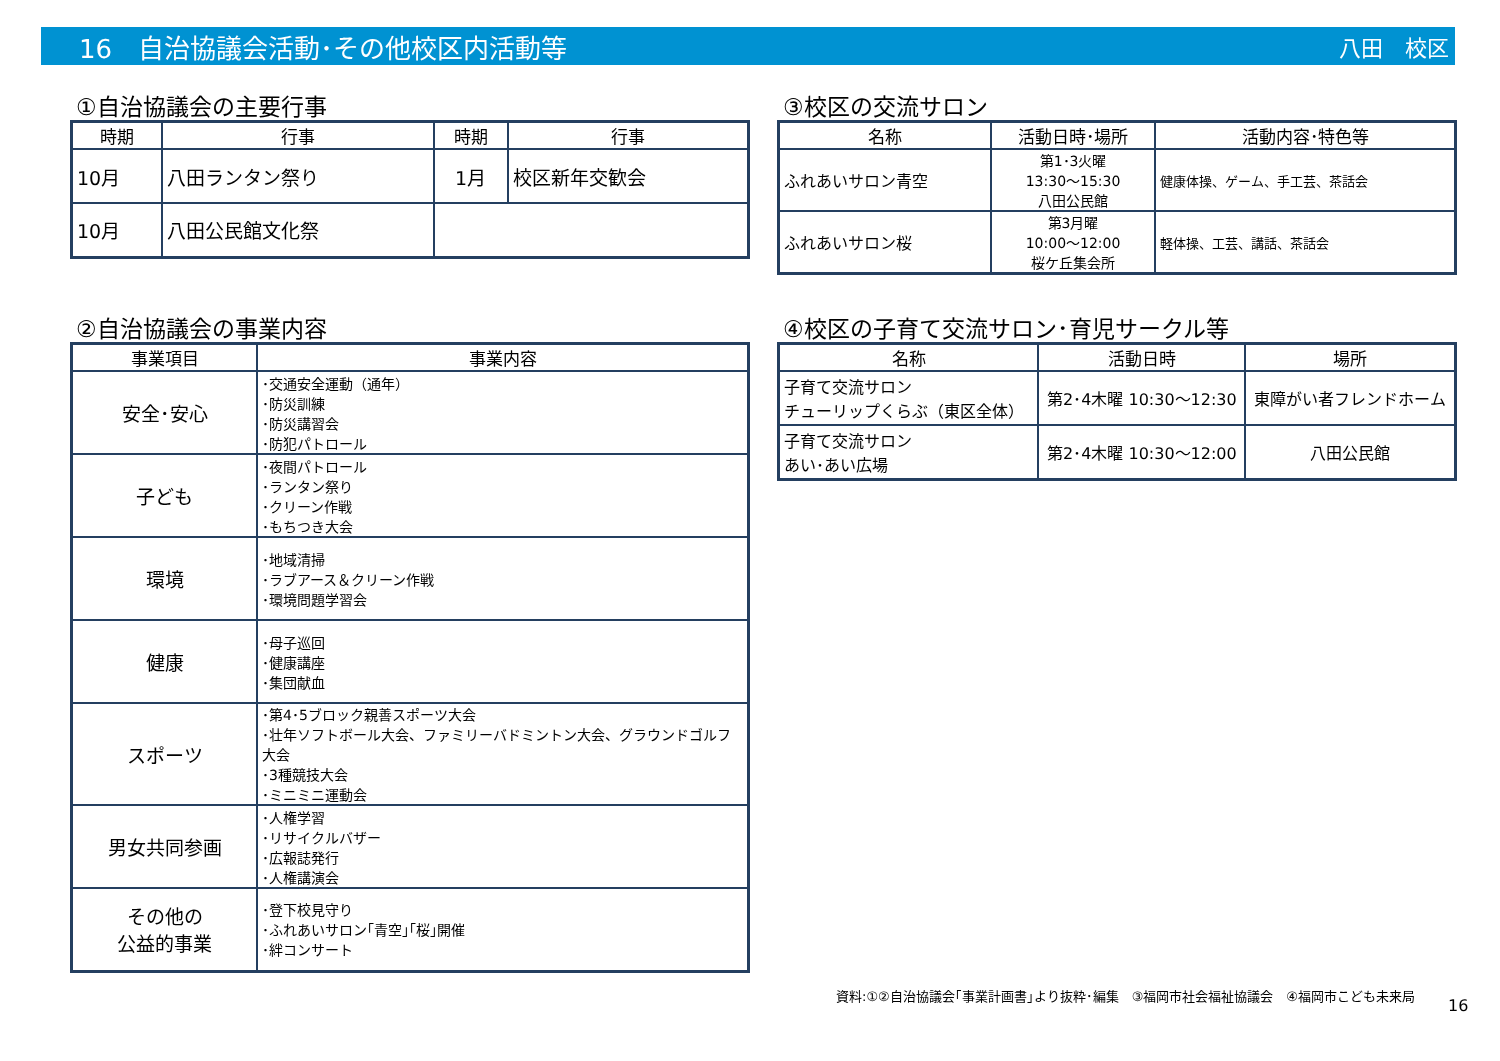16　自治協議会活動･その他校区内活動等 八田　校区
①自治協議会の主要行事
| 時期 | 行事 | 時期 | 行事 |
| --- | --- | --- | --- |
| 10月 | 八田ランタン祭り | 1月 | 校区新年交歓会 |
| 10月 | 八田公民館文化祭 | | |
③校区の交流サロン
| 名称 | 活動日時･場所 | 活動内容･特色等 |
| --- | --- | --- |
| ふれあいサロン青空 | 第1･3火曜 13:30～15:30 八田公民館 | 健康体操、ゲーム、手工芸、茶話会 |
| ふれあいサロン桜 | 第3月曜 10:00～12:00 桜ケ丘集会所 | 軽体操、工芸、講話、茶話会 |
②自治協議会の事業内容
| 事業項目 | 事業内容 |
| --- | --- |
| 安全･安心 | ･交通安全運動（通年） ･防災訓練 ･防災講習会 ･防犯パトロール |
| 子ども | ･夜間パトロール ･ランタン祭り ･クリーン作戦 ･もちつき大会 |
| 環境 | ･地域清掃 ･ラブアース＆クリーン作戦 ･環境問題学習会 |
| 健康 | ･母子巡回 ･健康講座 ･集団献血 |
| スポーツ | ･第4･5ブロック親善スポーツ大会 ･壮年ソフトボール大会、ファミリーバドミントン大会、グラウンドゴルフ大会 ･3種競技大会 ･ミニミニ運動会 |
| 男女共同参画 | ･人権学習 ･リサイクルバザー ･広報誌発行 ･人権講演会 |
| その他の 公益的事業 | ･登下校見守り ･ふれあいサロン｢青空｣｢桜｣開催 ･絆コンサート |
④校区の子育て交流サロン･育児サークル等
| 名称 | 活動日時 | 場所 |
| --- | --- | --- |
| 子育て交流サロン チューリップくらぶ（東区全体） | 第2･4木曜 10:30～12:30 | 東障がい者フレンドホーム |
| 子育て交流サロン あい･あい広場 | 第2･4木曜 10:30～12:00 | 八田公民館 |
資料:①②自治協議会｢事業計画書｣より抜粋･編集　③福岡市社会福祉協議会　④福岡市こども未来局
16